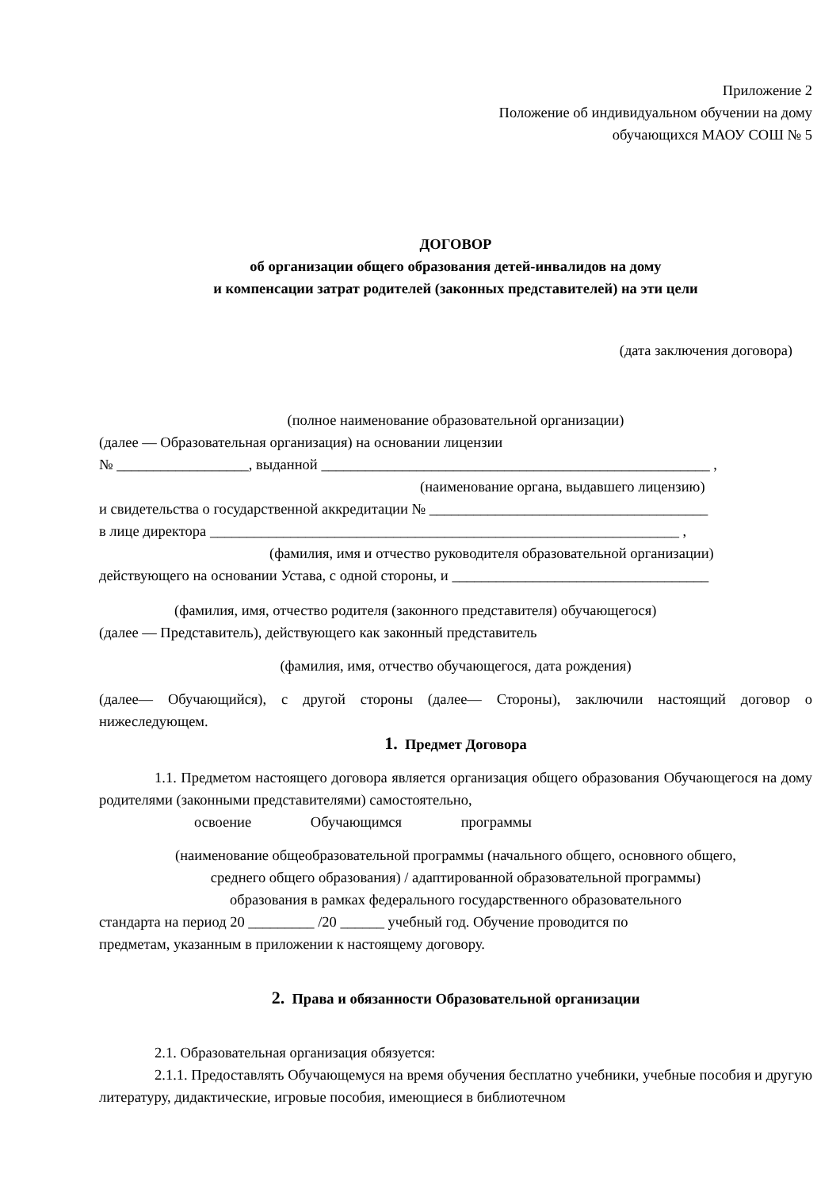Приложение 2
Положение об индивидуальном обучении на дому
обучающихся МАОУ СОШ № 5
ДОГОВОР
об организации общего образования детей-инвалидов на дому
и компенсации затрат родителей (законных представителей) на эти цели
(дата заключения договора)
(полное наименование образовательной организации)
(далее — Образовательная организация) на основании лицензии
№ __________________, выданной _____________________________________________________ ,
(наименование органа, выдавшего лицензию)
и свидетельства о государственной аккредитации № ______________________________________
в лице директора ________________________________________________________________ ,
(фамилия, имя и отчество руководителя образовательной организации)
действующего на основании Устава, с одной стороны, и ___________________________________
(фамилия, имя, отчество родителя (законного представителя) обучающегося)
(далее — Представитель), действующего как законный представитель
(фамилия, имя, отчество обучающегося, дата рождения)
(далее— Обучающийся), с другой стороны (далее— Стороны), заключили настоящий договор о нижеследующем.
1. Предмет Договора
1.1. Предметом настоящего договора является организация общего образования Обучающегося на дому родителями (законными представителями) самостоятельно,
освоение Обучающимся программы
(наименование общеобразовательной программы (начального общего, основного общего,
среднего общего образования) / адаптированной образовательной программы)
образования в рамках федерального государственного образовательного
стандарта на период 20 _________ /20 ______ учебный год. Обучение проводится по
предметам, указанным в приложении к настоящему договору.
2. Права и обязанности Образовательной организации
2.1. Образовательная организация обязуется:
2.1.1. Предоставлять Обучающемуся на время обучения бесплатно учебники, учебные пособия и другую литературу, дидактические, игровые пособия, имеющиеся в библиотечном